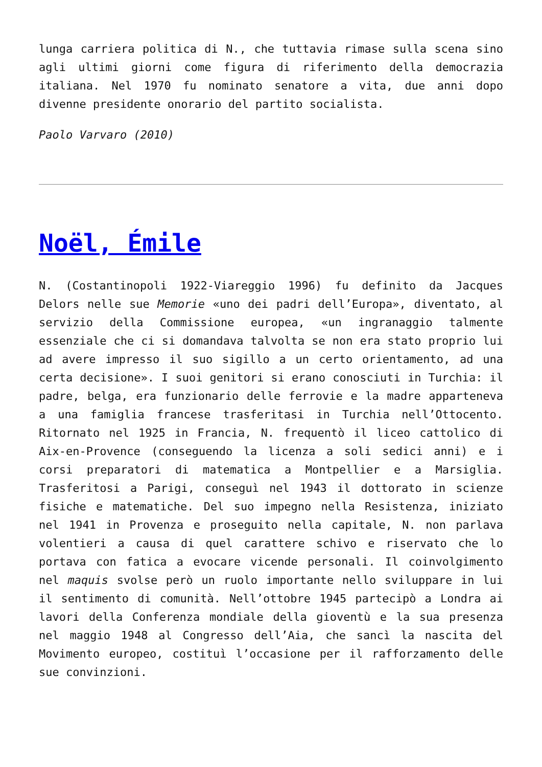lunga carriera politica di N., che tuttavia rimase sulla scena sino agli ultimi giorni come figura di riferimento della democrazia italiana. Nel 1970 fu nominato senatore a vita, due anni dopo divenne presidente onorario del partito socialista.
Paolo Varvaro (2010)
Noël, Émile
N. (Costantinopoli 1922-Viareggio 1996) fu definito da Jacques Delors nelle sue Memorie «uno dei padri dell’Europa», diventato, al servizio della Commissione europea, «un ingranaggio talmente essenziale che ci si domandava talvolta se non era stato proprio lui ad avere impresso il suo sigillo a un certo orientamento, ad una certa decisione». I suoi genitori si erano conosciuti in Turchia: il padre, belga, era funzionario delle ferrovie e la madre apparteneva a una famiglia francese trasferitasi in Turchia nell’Ottocento. Ritornato nel 1925 in Francia, N. frequentò il liceo cattolico di Aix-en-Provence (conseguendo la licenza a soli sedici anni) e i corsi preparatori di matematica a Montpellier e a Marsiglia. Trasferitosi a Parigi, conseguì nel 1943 il dottorato in scienze fisiche e matematiche. Del suo impegno nella Resistenza, iniziato nel 1941 in Provenza e proseguito nella capitale, N. non parlava volentieri a causa di quel carattere schivo e riservato che lo portava con fatica a evocare vicende personali. Il coinvolgimento nel maquis svolse però un ruolo importante nello sviluppare in lui il sentimento di comunità. Nell’ottobre 1945 partecipò a Londra ai lavori della Conferenza mondiale della gioventù e la sua presenza nel maggio 1948 al Congresso dell’Aia, che sancì la nascita del Movimento europeo, costituì l’occasione per il rafforzamento delle sue convinzioni.